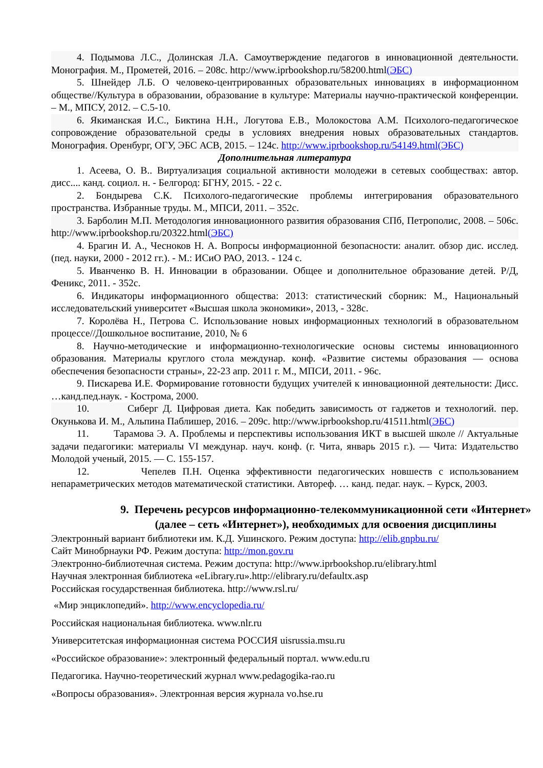4. Подымова Л.С., Долинская Л.А. Самоутверждение педагогов в инновационной деятельности. Монография. М., Прометей, 2016. – 208с. http://www.iprbookshop.ru/58200.html(ЭБС)
5. Шнейдер Л.Б. О человеко-центрированных образовательных инновациях в информационном обществе//Культура в образовании, образование в культуре: Материалы научно-практической конференции. – М., МПСУ, 2012. – С.5-10.
6. Якиманская И.С., Биктина Н.Н., Логутова Е.В., Молокостова А.М. Психолого-педагогическое сопровождение образовательной среды в условиях внедрения новых образовательных стандартов. Монография. Оренбург, ОГУ, ЭБС АСВ, 2015. – 124с. http://www.iprbookshop.ru/54149.html(ЭБС)
Дополнительная литература
1. Асеева, О. В.. Виртуализация социальной активности молодежи в сетевых сообществах: автор. дисс.... канд. социол. н. - Белгород: БГНУ, 2015. - 22 с.
2. Бондырева С.К. Психолого-педагогические проблемы интегрирования образовательного пространства. Избранные труды. М., МПСИ, 2011. – 352с.
3. Барболин М.П. Методология инновационного развития образования СПб, Петрополис, 2008. – 506с. http://www.iprbookshop.ru/20322.html(ЭБС)
4. Брагин И. А., Чесноков Н. А. Вопросы информационной безопасности: аналит. обзор дис. исслед. (пед. науки, 2000 - 2012 гг.). - М.: ИСиО РАО, 2013. - 124 с.
5. Иванченко В. Н. Инновации в образовании. Общее и дополнительное образование детей. Р/Д, Феникс, 2011. - 352с.
6. Индикаторы информационного общества: 2013: статистический сборник: М., Национальный исследовательский университет «Высшая школа экономики», 2013, - 328с.
7. Королёва Н., Петрова С. Использование новых информационных технологий в образовательном процессе//Дошкольное воспитание, 2010, № 6
8. Научно-методические и информационно-технологические основы системы инновационного образования. Материалы круглого стола междунар. конф. «Развитие системы образования — основа обеспечения безопасности страны», 22-23 апр. 2011 г. М., МПСИ, 2011. - 96с.
9. Пискарева И.Е. Формирование готовности будущих учителей к инновационной деятельности: Дисс. …канд.пед.наук. - Кострома, 2000.
10. Сиберг Д. Цифровая диета. Как победить зависимость от гаджетов и технологий. пер. Окунькова И. М., Альпина Паблишер, 2016. – 209с. http://www.iprbookshop.ru/41511.html(ЭБС)
11. Тарамова Э. А. Проблемы и перспективы использования ИКТ в высшей школе // Актуальные задачи педагогики: материалы VI междунар. науч. конф. (г. Чита, январь 2015 г.). — Чита: Издательство Молодой ученый, 2015. — С. 155-157.
12. Чепелев П.Н. Оценка эффективности педагогических новшеств с использованием непараметрических методов математической статистики. Автореф. … канд. педаг. наук. – Курск, 2003.
9. Перечень ресурсов информационно-телекоммуникационной сети «Интернет» (далее – сеть «Интернет»), необходимых для освоения дисциплины
Электронный вариант библиотеки им. К.Д. Ушинского. Режим доступа: http://elib.gnpbu.ru/
Сайт Минобрнауки РФ. Режим доступа: http://mon.gov.ru
Электронно-библиотечная система. Режим доступа: http://www.iprbookshop.ru/elibrary.html
Научная электронная библиотека «eLibrary.ru».http://elibrary.ru/defaultx.asp
Российская государственная библиотека. http://www.rsl.ru/
«Мир энциклопедий». http://www.encyclopedia.ru/
Российская национальная библиотека. www.nlr.ru
Университетская информационная система РОССИЯ uisrussia.msu.ru
«Российское образование»: электронный федеральный портал. www.edu.ru
Педагогика. Научно-теоретический журнал www.pedagogika-rao.ru
«Вопросы образования». Электронная версия журнала vo.hse.ru